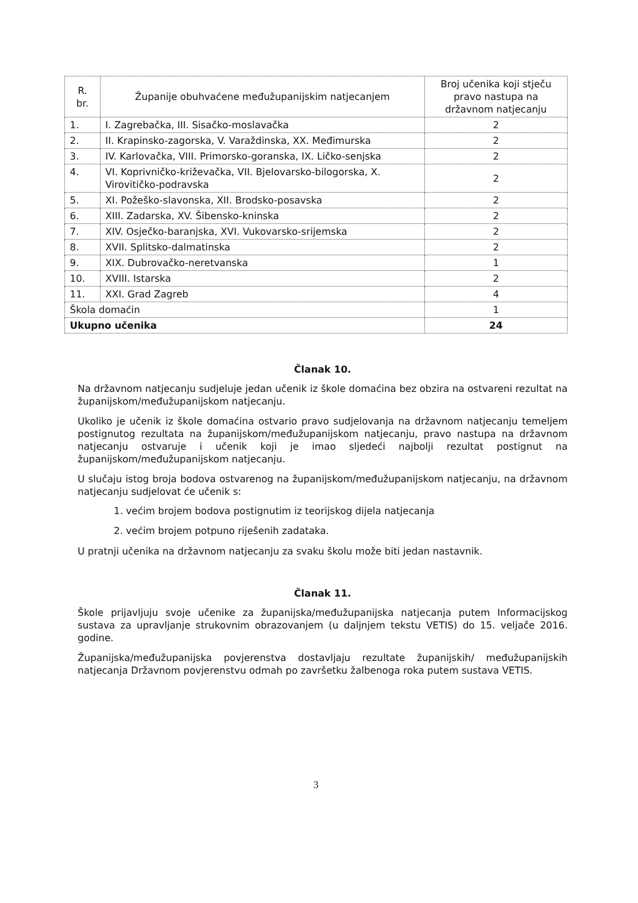| R. br. | Županije obuhvaćene međužupanijskim natjecanjem | Broj učenika koji stječu pravo nastupa na državnom natjecanju |
| --- | --- | --- |
| 1. | I. Zagrebačka, III. Sisačko-moslavačka | 2 |
| 2. | II. Krapinsko-zagorska, V. Varaždinska, XX. Međimurska | 2 |
| 3. | IV. Karlovačka, VIII. Primorsko-goranska, IX. Ličko-senjska | 2 |
| 4. | VI. Koprivničko-križevačka, VII. Bjelovarsko-bilogorska, X. Virovitičko-podravska | 2 |
| 5. | XI. Požeško-slavonska, XII. Brodsko-posavska | 2 |
| 6. | XIII. Zadarska, XV. Šibensko-kninska | 2 |
| 7. | XIV. Osječko-baranjska, XVI. Vukovarsko-srijemska | 2 |
| 8. | XVII. Splitsko-dalmatinska | 2 |
| 9. | XIX. Dubrovačko-neretvanska | 1 |
| 10. | XVIII. Istarska | 2 |
| 11. | XXI. Grad Zagreb | 4 |
| Škola domaćin | | 1 |
| Ukupno učenika | | 24 |
Članak 10.
Na državnom natjecanju sudjeluje jedan učenik iz škole domaćina bez obzira na ostvareni rezultat na županijskom/međužupanijskom natjecanju.
Ukoliko je učenik iz škole domaćina ostvario pravo sudjelovanja na državnom natjecanju temeljem postignutog rezultata na županijskom/međužupanijskom natjecanju, pravo nastupa na državnom natjecanju ostvaruje i učenik koji je imao sljedeći najbolji rezultat postignut na županijskom/međužupanijskom natjecanju.
U slučaju istog broja bodova ostvarenog na županijskom/međužupanijskom natjecanju, na državnom natjecanju sudjelovat će učenik s:
1. većim brojem bodova postignutim iz teorijskog dijela natjecanja
2. većim brojem potpuno riješenih zadataka.
U pratnji učenika na državnom natjecanju za svaku školu može biti jedan nastavnik.
Članak 11.
Škole prijavljuju svoje učenike za županijska/međužupanijska natjecanja putem Informacijskog sustava za upravljanje strukovnim obrazovanjem (u daljnjem tekstu VETIS) do 15. veljače 2016. godine.
Županijska/međužupanijska povjerenstva dostavljaju rezultate županijskih/ međužupanijskih natjecanja Državnom povjerenstvu odmah po završetku žalbenoga roka putem sustava VETIS.
3